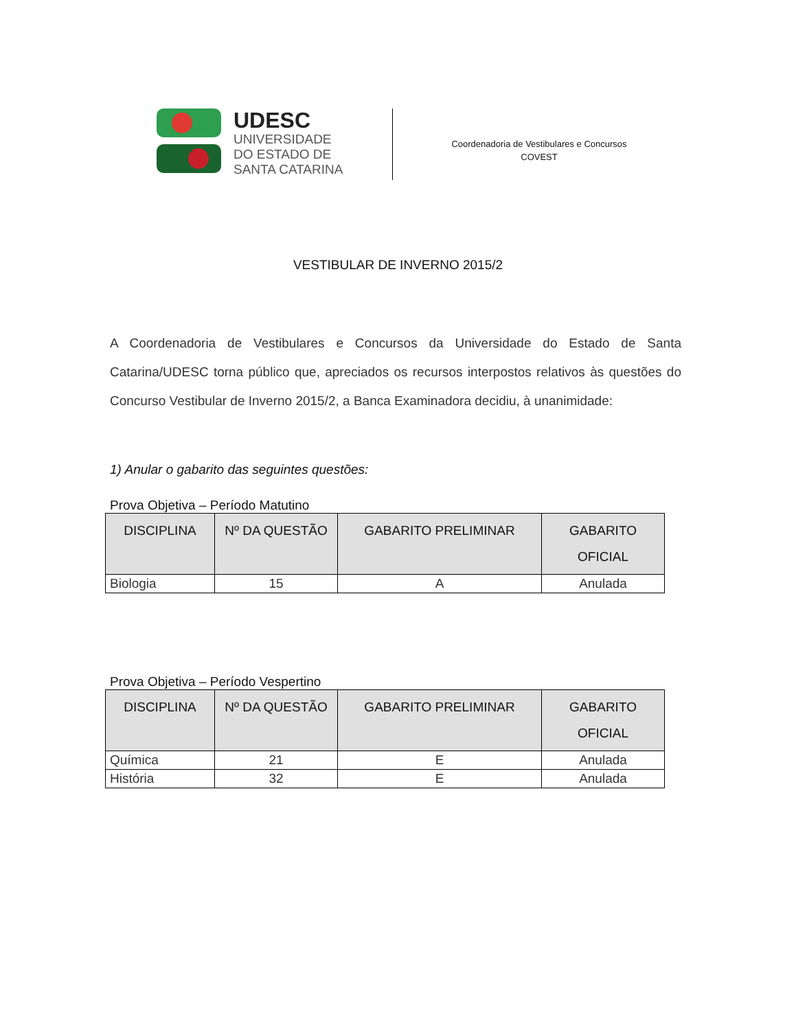UDESC
UNIVERSIDADE
DO ESTADO DE
SANTA CATARINA
Coordenadoria de Vestibulares e Concursos
COVEST
VESTIBULAR DE INVERNO 2015/2
A Coordenadoria de Vestibulares e Concursos da Universidade do Estado de Santa Catarina/UDESC torna público que, apreciados os recursos interpostos relativos às questões do Concurso Vestibular de Inverno 2015/2, a Banca Examinadora decidiu, à unanimidade:
1) Anular o gabarito das seguintes questões:
Prova Objetiva – Período Matutino
| DISCIPLINA | Nº DA QUESTÃO | GABARITO PRELIMINAR | GABARITO OFICIAL |
| --- | --- | --- | --- |
| Biologia | 15 | A | Anulada |
Prova Objetiva – Período Vespertino
| DISCIPLINA | Nº DA QUESTÃO | GABARITO PRELIMINAR | GABARITO OFICIAL |
| --- | --- | --- | --- |
| Química | 21 | E | Anulada |
| História | 32 | E | Anulada |